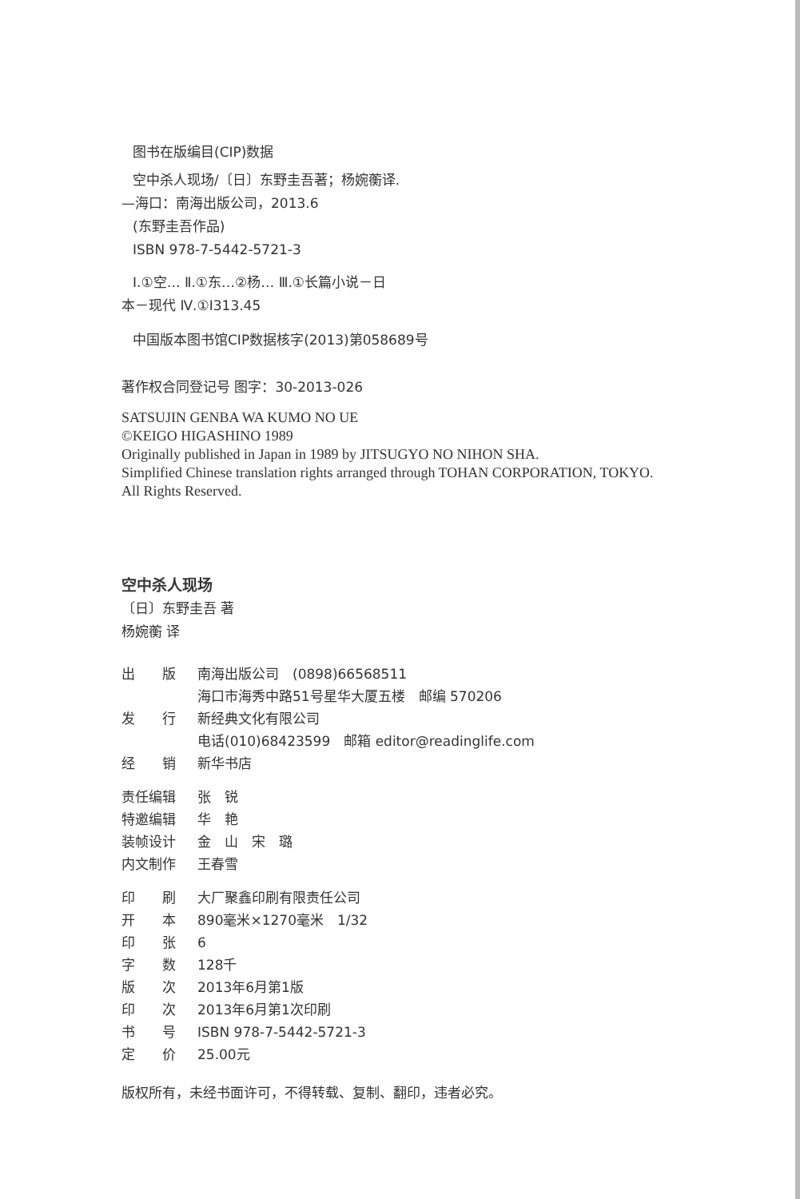图书在版编目(CIP)数据
空中杀人现场/〔日〕东野圭吾著；杨婉蘅译.
—海口：南海出版公司，2013.6
(东野圭吾作品)
ISBN 978-7-5442-5721-3
Ⅰ.①空… Ⅱ.①东…②杨… Ⅲ.①长篇小说－日
本－现代 Ⅳ.①I313.45
中国版本图书馆CIP数据核字(2013)第058689号
著作权合同登记号 图字：30-2013-026
SATSUJIN GENBA WA KUMO NO UE
©KEIGO HIGASHINO 1989
Originally published in Japan in 1989 by JITSUGYO NO NIHON SHA.
Simplified Chinese translation rights arranged through TOHAN CORPORATION, TOKYO.
All Rights Reserved.
空中杀人现场
〔日〕东野圭吾 著
杨婉蘅 译
出　　版 南海出版公司　(0898)66568511
海口市海秀中路51号星华大厦五楼　邮编 570206
发　　行 新经典文化有限公司
电话(010)68423599　邮箱 editor@readinglife.com
经　　销 新华书店
责任编辑 张　锐
特邀编辑 华　艳
装帧设计 金　山　宋　璐
内文制作 王春雪
印　　刷 大厂聚鑫印刷有限责任公司
开　　本 890毫米×1270毫米　1/32
印　　张 6
字　　数 128千
版　　次 2013年6月第1版
印　　次 2013年6月第1次印刷
书　　号 ISBN 978-7-5442-5721-3
定　　价 25.00元
版权所有，未经书面许可，不得转载、复制、翻印，违者必究。